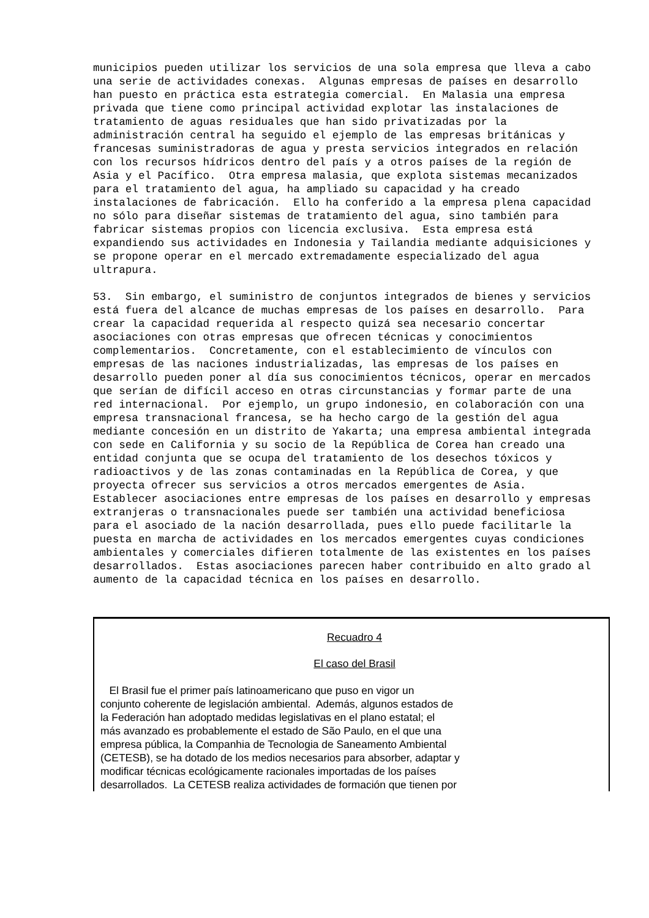municipios pueden utilizar los servicios de una sola empresa que lleva a cabo una serie de actividades conexas. Algunas empresas de países en desarrollo han puesto en práctica esta estrategia comercial. En Malasia una empresa privada que tiene como principal actividad explotar las instalaciones de tratamiento de aguas residuales que han sido privatizadas por la administración central ha seguido el ejemplo de las empresas británicas y francesas suministradoras de agua y presta servicios integrados en relación con los recursos hídricos dentro del país y a otros países de la región de Asia y el Pacífico. Otra empresa malasia, que explota sistemas mecanizados para el tratamiento del agua, ha ampliado su capacidad y ha creado instalaciones de fabricación. Ello ha conferido a la empresa plena capacidad no sólo para diseñar sistemas de tratamiento del agua, sino también para fabricar sistemas propios con licencia exclusiva. Esta empresa está expandiendo sus actividades en Indonesia y Tailandia mediante adquisiciones y se propone operar en el mercado extremadamente especializado del agua ultrapura. 53. Sin embargo, el suministro de conjuntos integrados de bienes y servicios está fuera del alcance de muchas empresas de los países en desarrollo. Para crear la capacidad requerida al respecto quizá sea necesario concertar asociaciones con otras empresas que ofrecen técnicas y conocimientos complementarios. Concretamente, con el establecimiento de vínculos con empresas de las naciones industrializadas, las empresas de los países en desarrollo pueden poner al día sus conocimientos técnicos, operar en mercados que serían de difícil acceso en otras circunstancias y formar parte de una red internacional. Por ejemplo, un grupo indonesio, en colaboración con una empresa transnacional francesa, se ha hecho cargo de la gestión del agua mediante concesión en un distrito de Yakarta; una empresa ambiental integrada con sede en California y su socio de la República de Corea han creado una entidad conjunta que se ocupa del tratamiento de los desechos tóxicos y radioactivos y de las zonas contaminadas en la República de Corea, y que proyecta ofrecer sus servicios a otros mercados emergentes de Asia. Establecer asociaciones entre empresas de los países en desarrollo y empresas extranjeras o transnacionales puede ser también una actividad beneficiosa para el asociado de la nación desarrollada, pues ello puede facilitarle la puesta en marcha de actividades en los mercados emergentes cuyas condiciones ambientales y comerciales difieren totalmente de las existentes en los países desarrollados. Estas asociaciones parecen haber contribuido en alto grado al aumento de la capacidad técnica en los países en desarrollo.
Recuadro 4
El caso del Brasil
El Brasil fue el primer país latinoamericano que puso en vigor un conjunto coherente de legislación ambiental. Además, algunos estados de la Federación han adoptado medidas legislativas en el plano estatal; el más avanzado es probablemente el estado de São Paulo, en el que una empresa pública, la Companhia de Tecnologia de Saneamento Ambiental (CETESB), se ha dotado de los medios necesarios para absorber, adaptar y modificar técnicas ecológicamente racionales importadas de los países desarrollados. La CETESB realiza actividades de formación que tienen por